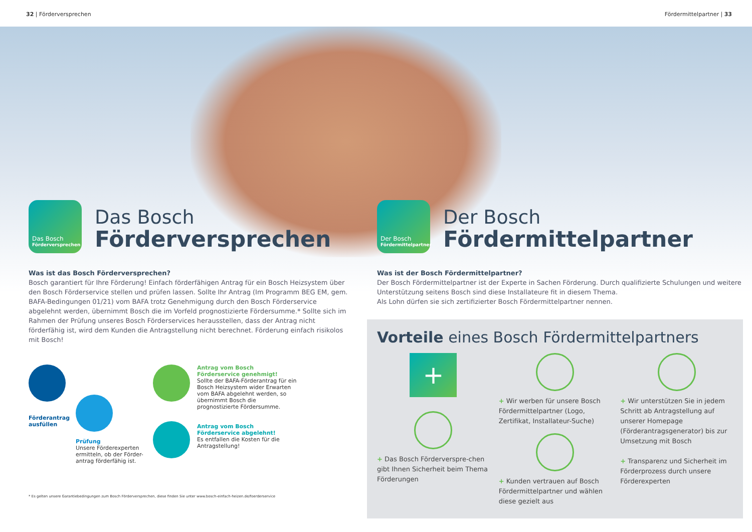32 | Förderversprechen Fördermittelpartner | 33
Das Bosch
Förderversprechen
Das Bosch
Förderversprechen
Was ist das Bosch Förderversprechen?
Bosch garantiert für Ihre Förderung! Einfach förderfähigen Antrag für ein Bosch Heizsystem über den Bosch Förderservice stellen und prüfen lassen. Sollte Ihr Antrag (Im Programm BEG EM, gem. BAFA-Bedingungen 01/21) vom BAFA trotz Genehmigung durch den Bosch Förderservice abgelehnt werden, übernimmt Bosch die im Vorfeld prognostizierte Fördersumme.* Sollte sich im Rahmen der Prüfung unseres Bosch Förderservices herausstellen, dass der Antrag nicht förderfähig ist, wird dem Kunden die Antragstellung nicht berechnet. Förderung einfach risikolos mit Bosch!
Förderantrag ausfüllen
Prüfung
Unsere Förderexperten ermitteln, ob der Förder-antrag förderfähig ist.
Antrag vom Bosch Förderservice genehmigt!
Sollte der BAFA-Förderantrag für ein Bosch Heizsystem wider Erwarten vom BAFA abgelehnt werden, so übernimmt Bosch die prognostizierte Fördersumme.
Antrag vom Bosch Förderservice abgelehnt!
Es entfallen die Kosten für die Antragstellung!
* Es gelten unsere Garantiebedingungen zum Bosch Förderversprechen, diese finden Sie unter www.bosch-einfach-heizen.de/foerderservice
Der Bosch
Fördermittelpartner
Der Bosch
Fördermittelpartner
Was ist der Bosch Fördermittelpartner?
Der Bosch Fördermittelpartner ist der Experte in Sachen Förderung. Durch qualifizierte Schulungen und weitere Unterstützung seitens Bosch sind diese Installateure fit in diesem Thema.
Als Lohn dürfen sie sich zertifizierter Bosch Fördermittelpartner nennen.
Vorteile eines Bosch Fördermittelpartners
+
+ Das Bosch Förderverspre-chen gibt Ihnen Sicherheit beim Thema Förderungen
+ Wir werben für unsere Bosch Fördermittelpartner (Logo, Zertifikat, Installateur-Suche)
+ Kunden vertrauen auf Bosch Fördermittelpartner und wählen diese gezielt aus
+ Wir unterstützen Sie in jedem Schritt ab Antragstellung auf unserer Homepage (Förderantragsgenerator) bis zur Umsetzung mit Bosch
+ Transparenz und Sicherheit im Förderprozess durch unsere Förderexperten